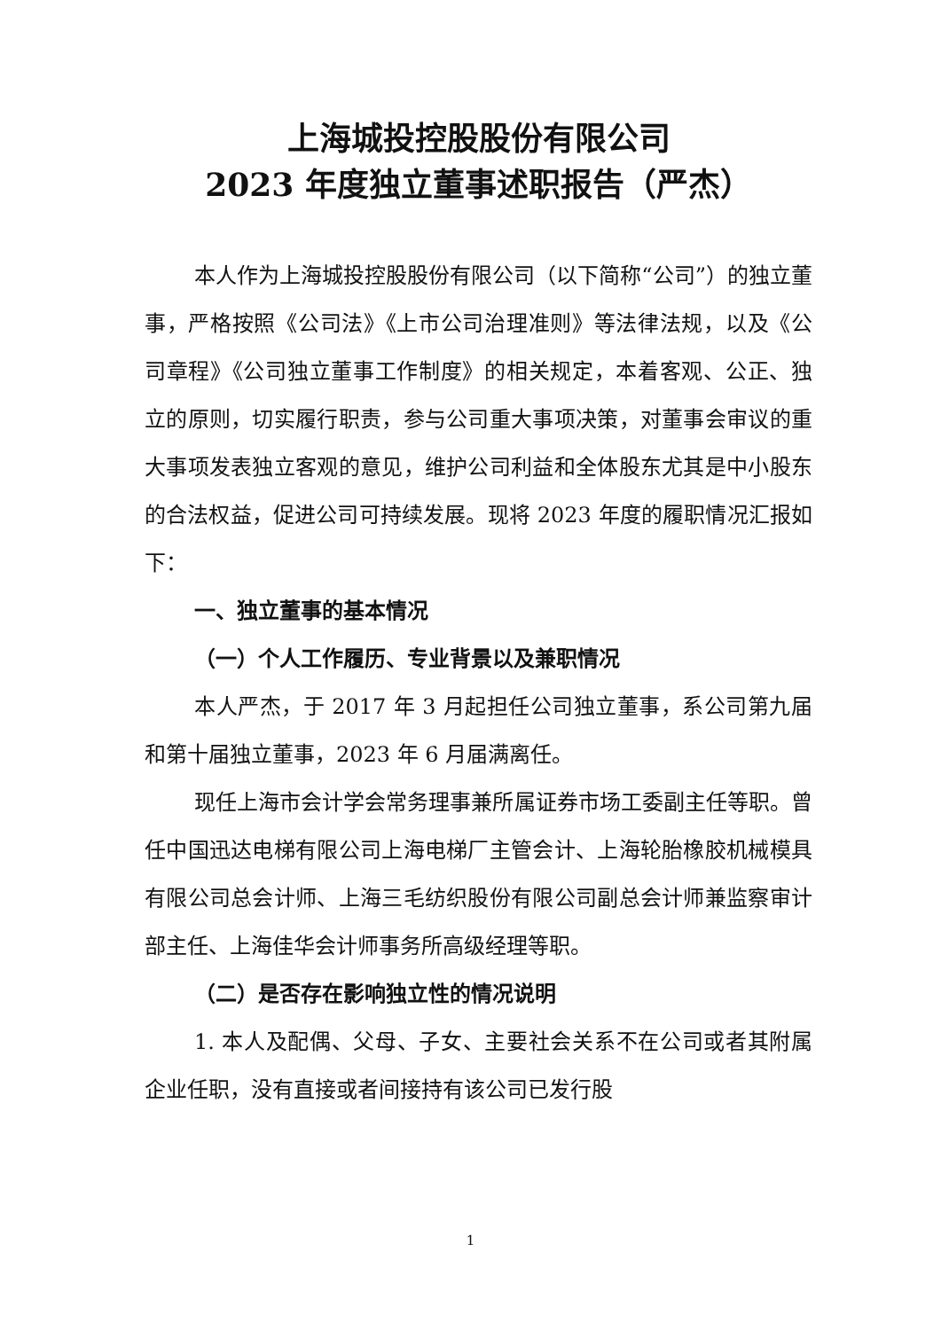上海城投控股股份有限公司
2023 年度独立董事述职报告（严杰）
本人作为上海城投控股股份有限公司（以下简称“公司”）的独立董事，严格按照《公司法》《上市公司治理准则》等法律法规，以及《公司章程》《公司独立董事工作制度》的相关规定，本着客观、公正、独立的原则，切实履行职责，参与公司重大事项决策，对董事会审议的重大事项发表独立客观的意见，维护公司利益和全体股东尤其是中小股东的合法权益，促进公司可持续发展。现将 2023 年度的履职情况汇报如下：
一、独立董事的基本情况
（一）个人工作履历、专业背景以及兼职情况
本人严杰，于 2017 年 3 月起担任公司独立董事，系公司第九届和第十届独立董事，2023 年 6 月届满离任。
现任上海市会计学会常务理事兼所属证券市场工委副主任等职。曾任中国迅达电梯有限公司上海电梯厂主管会计、上海轮胎橡胶机械模具有限公司总会计师、上海三毛纺织股份有限公司副总会计师兼监察审计部主任、上海佳华会计师事务所高级经理等职。
（二）是否存在影响独立性的情况说明
1. 本人及配偶、父母、子女、主要社会关系不在公司或者其附属企业任职，没有直接或者间接持有该公司已发行股
1